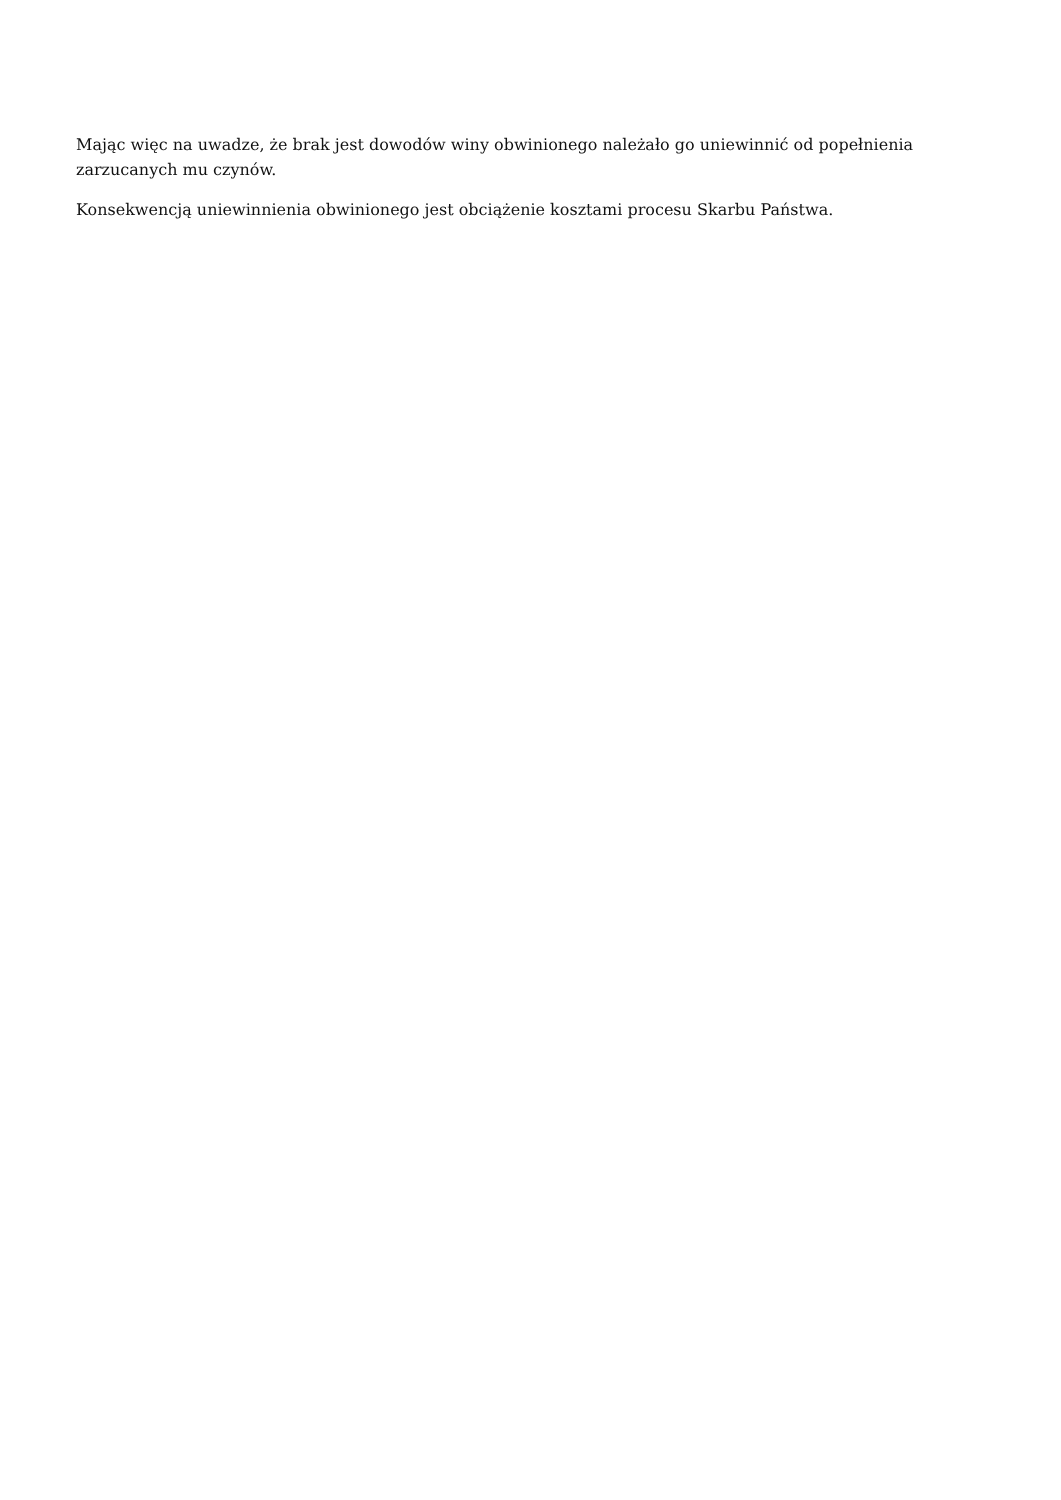Mając więc na uwadze, że brak jest dowodów winy obwinionego należało go uniewinnić od popełnienia zarzucanych mu czynów.
Konsekwencją uniewinnienia obwinionego jest obciążenie kosztami procesu Skarbu Państwa.